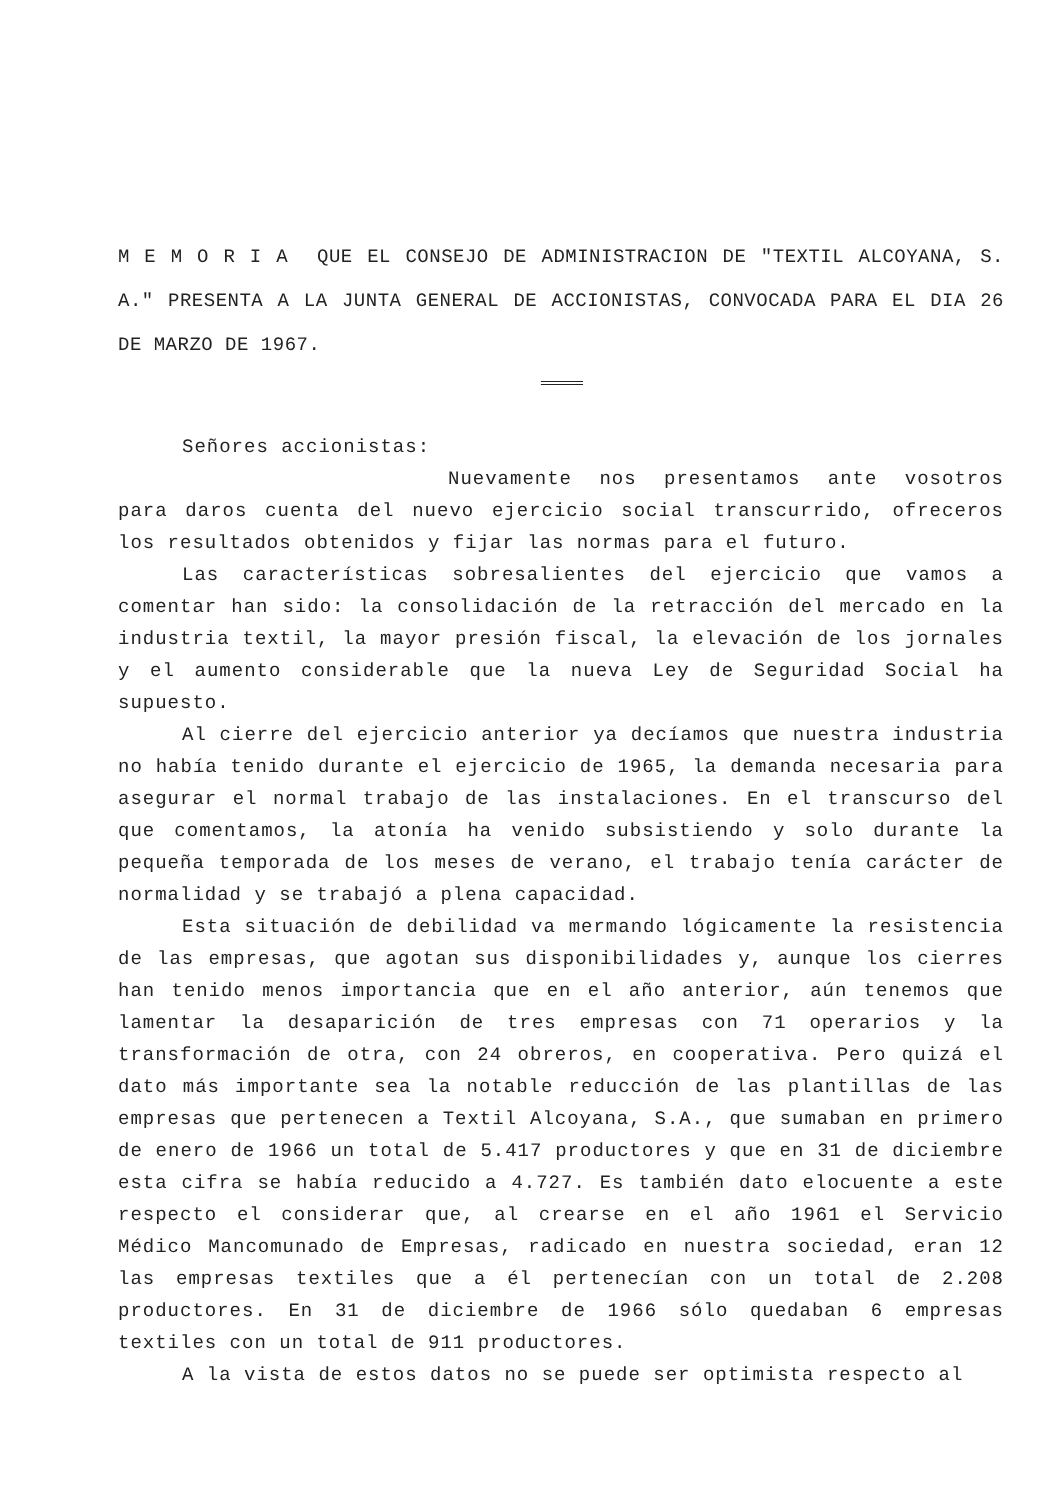M E M O R I A QUE EL CONSEJO DE ADMINISTRACION DE "TEXTIL ALCOYANA, S. A." PRESENTA A LA JUNTA GENERAL DE ACCIONISTAS, CONVOCADA PARA EL DIA 26 DE MARZO DE 1967.
========
Señores accionistas:
Nuevamente nos presentamos ante vosotros para daros cuenta del nuevo ejercicio social transcurrido, ofreceros los resultados obtenidos y fijar las normas para el futuro.
Las características sobresalientes del ejercicio que vamos a comentar han sido: la consolidación de la retracción del mercado en la industria textil, la mayor presión fiscal, la elevación de los jornales y el aumento considerable que la nueva Ley de Seguridad Social ha supuesto.
Al cierre del ejercicio anterior ya decíamos que nuestra industria no había tenido durante el ejercicio de 1965, la demanda necesaria para asegurar el normal trabajo de las instalaciones. En el transcurso del que comentamos, la atonía ha venido subsistiendo y solo durante la pequeña temporada de los meses de verano, el trabajo tenía carácter de normalidad y se trabajó a plena capacidad.
Esta situación de debilidad va mermando lógicamente la resistencia de las empresas, que agotan sus disponibilidades y, aunque los cierres han tenido menos importancia que en el año anterior, aún tenemos que lamentar la desaparición de tres empresas con 71 operarios y la transformación de otra, con 24 obreros, en cooperativa. Pero quizá el dato más importante sea la notable reducción de las plantillas de las empresas que pertenecen a Textil Alcoyana, S.A., que sumaban en primero de enero de 1966 un total de 5.417 productores y que en 31 de diciembre esta cifra se había reducido a 4.727. Es también dato elocuente a este respecto el considerar que, al crearse en el año 1961 el Servicio Médico Mancomunado de Empresas, radicado en nuestra sociedad, eran 12 las empresas textiles que a él pertenecían con un total de 2.208 productores. En 31 de diciembre de 1966 sólo quedaban 6 empresas textiles con un total de 911 productores.
A la vista de estos datos no se puede ser optimista respecto al